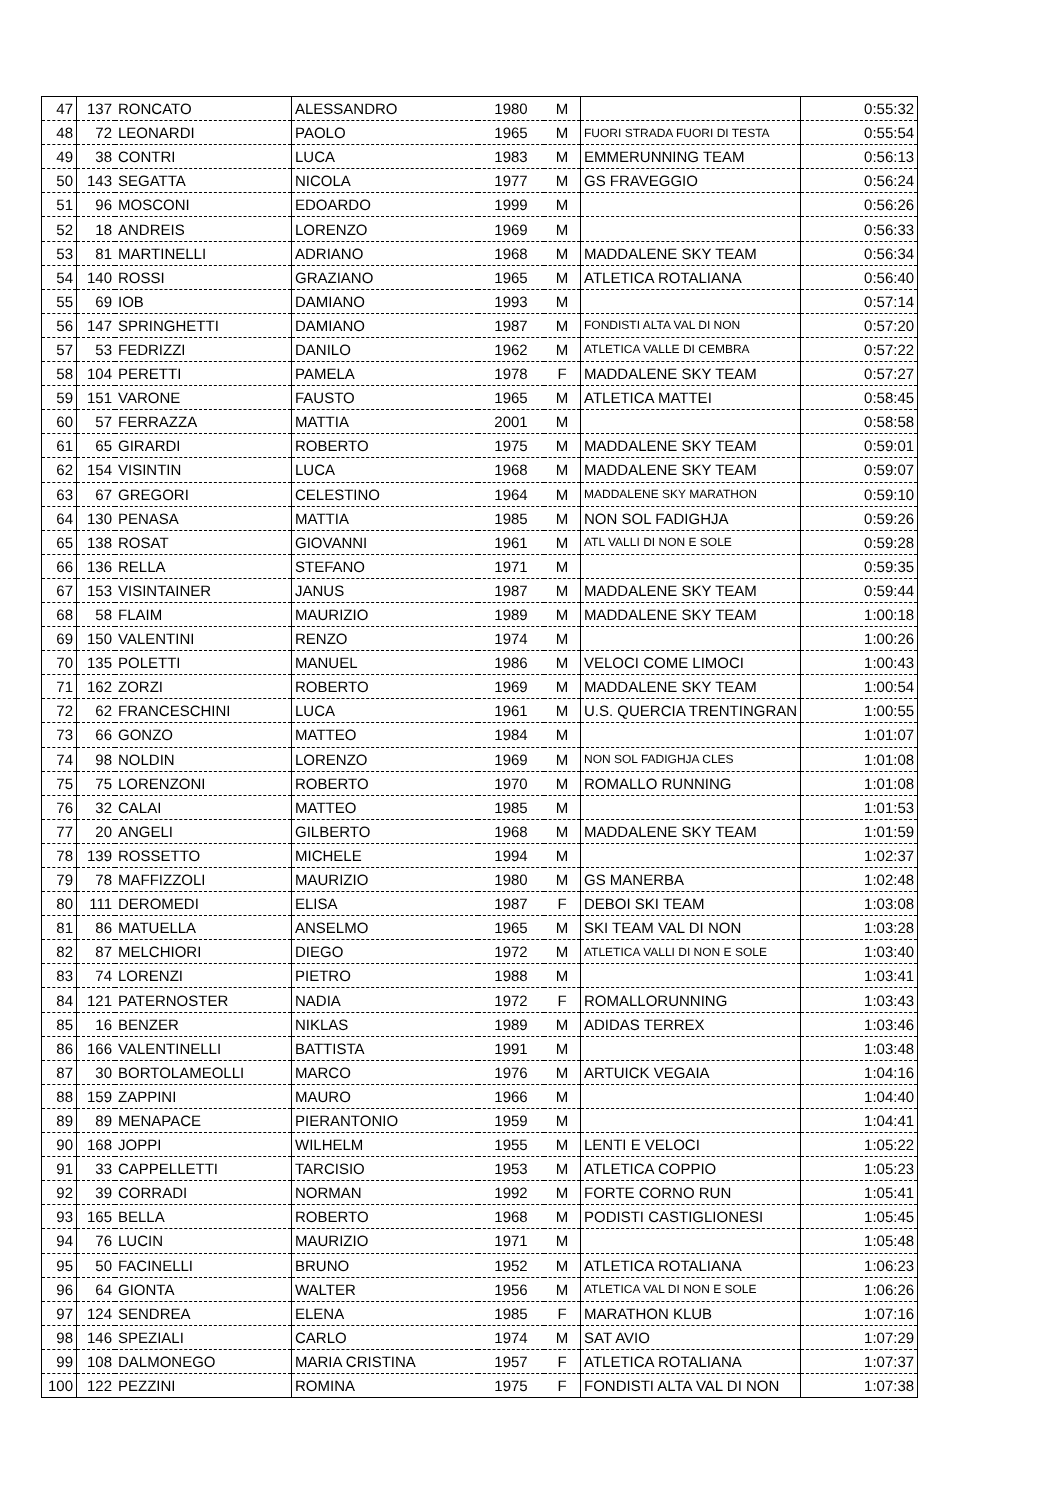| 47 | 137 | RONCATO | ALESSANDRO | 1980 | M | | 0:55:32 |
| 48 | 72 | LEONARDI | PAOLO | 1965 | M | FUORI STRADA FUORI DI TESTA | 0:55:54 |
| 49 | 38 | CONTRI | LUCA | 1983 | M | EMMERUNNING TEAM | 0:56:13 |
| 50 | 143 | SEGATTA | NICOLA | 1977 | M | GS FRAVEGGIO | 0:56:24 |
| 51 | 96 | MOSCONI | EDOARDO | 1999 | M | | 0:56:26 |
| 52 | 18 | ANDREIS | LORENZO | 1969 | M | | 0:56:33 |
| 53 | 81 | MARTINELLI | ADRIANO | 1968 | M | MADDALENE SKY TEAM | 0:56:34 |
| 54 | 140 | ROSSI | GRAZIANO | 1965 | M | ATLETICA ROTALIANA | 0:56:40 |
| 55 | 69 | IOB | DAMIANO | 1993 | M | | 0:57:14 |
| 56 | 147 | SPRINGHETTI | DAMIANO | 1987 | M | FONDISTI ALTA VAL DI NON | 0:57:20 |
| 57 | 53 | FEDRIZZI | DANILO | 1962 | M | ATLETICA VALLE DI CEMBRA | 0:57:22 |
| 58 | 104 | PERETTI | PAMELA | 1978 | F | MADDALENE SKY TEAM | 0:57:27 |
| 59 | 151 | VARONE | FAUSTO | 1965 | M | ATLETICA MATTEI | 0:58:45 |
| 60 | 57 | FERRAZZA | MATTIA | 2001 | M | | 0:58:58 |
| 61 | 65 | GIRARDI | ROBERTO | 1975 | M | MADDALENE SKY TEAM | 0:59:01 |
| 62 | 154 | VISINTIN | LUCA | 1968 | M | MADDALENE SKY TEAM | 0:59:07 |
| 63 | 67 | GREGORI | CELESTINO | 1964 | M | MADDALENE SKY MARATHON | 0:59:10 |
| 64 | 130 | PENASA | MATTIA | 1985 | M | NON SOL FADIGHJA | 0:59:26 |
| 65 | 138 | ROSAT | GIOVANNI | 1961 | M | ATL VALLI DI NON E SOLE | 0:59:28 |
| 66 | 136 | RELLA | STEFANO | 1971 | M | | 0:59:35 |
| 67 | 153 | VISINTAINER | JANUS | 1987 | M | MADDALENE SKY TEAM | 0:59:44 |
| 68 | 58 | FLAIM | MAURIZIO | 1989 | M | MADDALENE SKY TEAM | 1:00:18 |
| 69 | 150 | VALENTINI | RENZO | 1974 | M | | 1:00:26 |
| 70 | 135 | POLETTI | MANUEL | 1986 | M | VELOCI COME LIMOCI | 1:00:43 |
| 71 | 162 | ZORZI | ROBERTO | 1969 | M | MADDALENE SKY TEAM | 1:00:54 |
| 72 | 62 | FRANCESCHINI | LUCA | 1961 | M | U.S. QUERCIA TRENTINGRAN | 1:00:55 |
| 73 | 66 | GONZO | MATTEO | 1984 | M | | 1:01:07 |
| 74 | 98 | NOLDIN | LORENZO | 1969 | M | NON SOL FADIGHJA CLES | 1:01:08 |
| 75 | 75 | LORENZONI | ROBERTO | 1970 | M | ROMALLO RUNNING | 1:01:08 |
| 76 | 32 | CALAI | MATTEO | 1985 | M | | 1:01:53 |
| 77 | 20 | ANGELI | GILBERTO | 1968 | M | MADDALENE SKY TEAM | 1:01:59 |
| 78 | 139 | ROSSETTO | MICHELE | 1994 | M | | 1:02:37 |
| 79 | 78 | MAFFIZZOLI | MAURIZIO | 1980 | M | GS MANERBA | 1:02:48 |
| 80 | 111 | DEROMEDI | ELISA | 1987 | F | DEBOI SKI TEAM | 1:03:08 |
| 81 | 86 | MATUELLA | ANSELMO | 1965 | M | SKI TEAM VAL DI NON | 1:03:28 |
| 82 | 87 | MELCHIORI | DIEGO | 1972 | M | ATLETICA VALLI DI NON E SOLE | 1:03:40 |
| 83 | 74 | LORENZI | PIETRO | 1988 | M | | 1:03:41 |
| 84 | 121 | PATERNOSTER | NADIA | 1972 | F | ROMALLORUNNING | 1:03:43 |
| 85 | 16 | BENZER | NIKLAS | 1989 | M | ADIDAS TERREX | 1:03:46 |
| 86 | 166 | VALENTINELLI | BATTISTA | 1991 | M | | 1:03:48 |
| 87 | 30 | BORTOLAMEOLLI | MARCO | 1976 | M | ARTUICK VEGAIA | 1:04:16 |
| 88 | 159 | ZAPPINI | MAURO | 1966 | M | | 1:04:40 |
| 89 | 89 | MENAPACE | PIERANTONIO | 1959 | M | | 1:04:41 |
| 90 | 168 | JOPPI | WILHELM | 1955 | M | LENTI E VELOCI | 1:05:22 |
| 91 | 33 | CAPPELLETTI | TARCISIO | 1953 | M | ATLETICA COPPIO | 1:05:23 |
| 92 | 39 | CORRADI | NORMAN | 1992 | M | FORTE CORNO RUN | 1:05:41 |
| 93 | 165 | BELLA | ROBERTO | 1968 | M | PODISTI CASTIGLIONESI | 1:05:45 |
| 94 | 76 | LUCIN | MAURIZIO | 1971 | M | | 1:05:48 |
| 95 | 50 | FACINELLI | BRUNO | 1952 | M | ATLETICA ROTALIANA | 1:06:23 |
| 96 | 64 | GIONTA | WALTER | 1956 | M | ATLETICA VAL DI NON E SOLE | 1:06:26 |
| 97 | 124 | SENDREA | ELENA | 1985 | F | MARATHON KLUB | 1:07:16 |
| 98 | 146 | SPEZIALI | CARLO | 1974 | M | SAT AVIO | 1:07:29 |
| 99 | 108 | DALMONEGO | MARIA CRISTINA | 1957 | F | ATLETICA ROTALIANA | 1:07:37 |
| 100 | 122 | PEZZINI | ROMINA | 1975 | F | FONDISTI ALTA VAL DI NON | 1:07:38 |